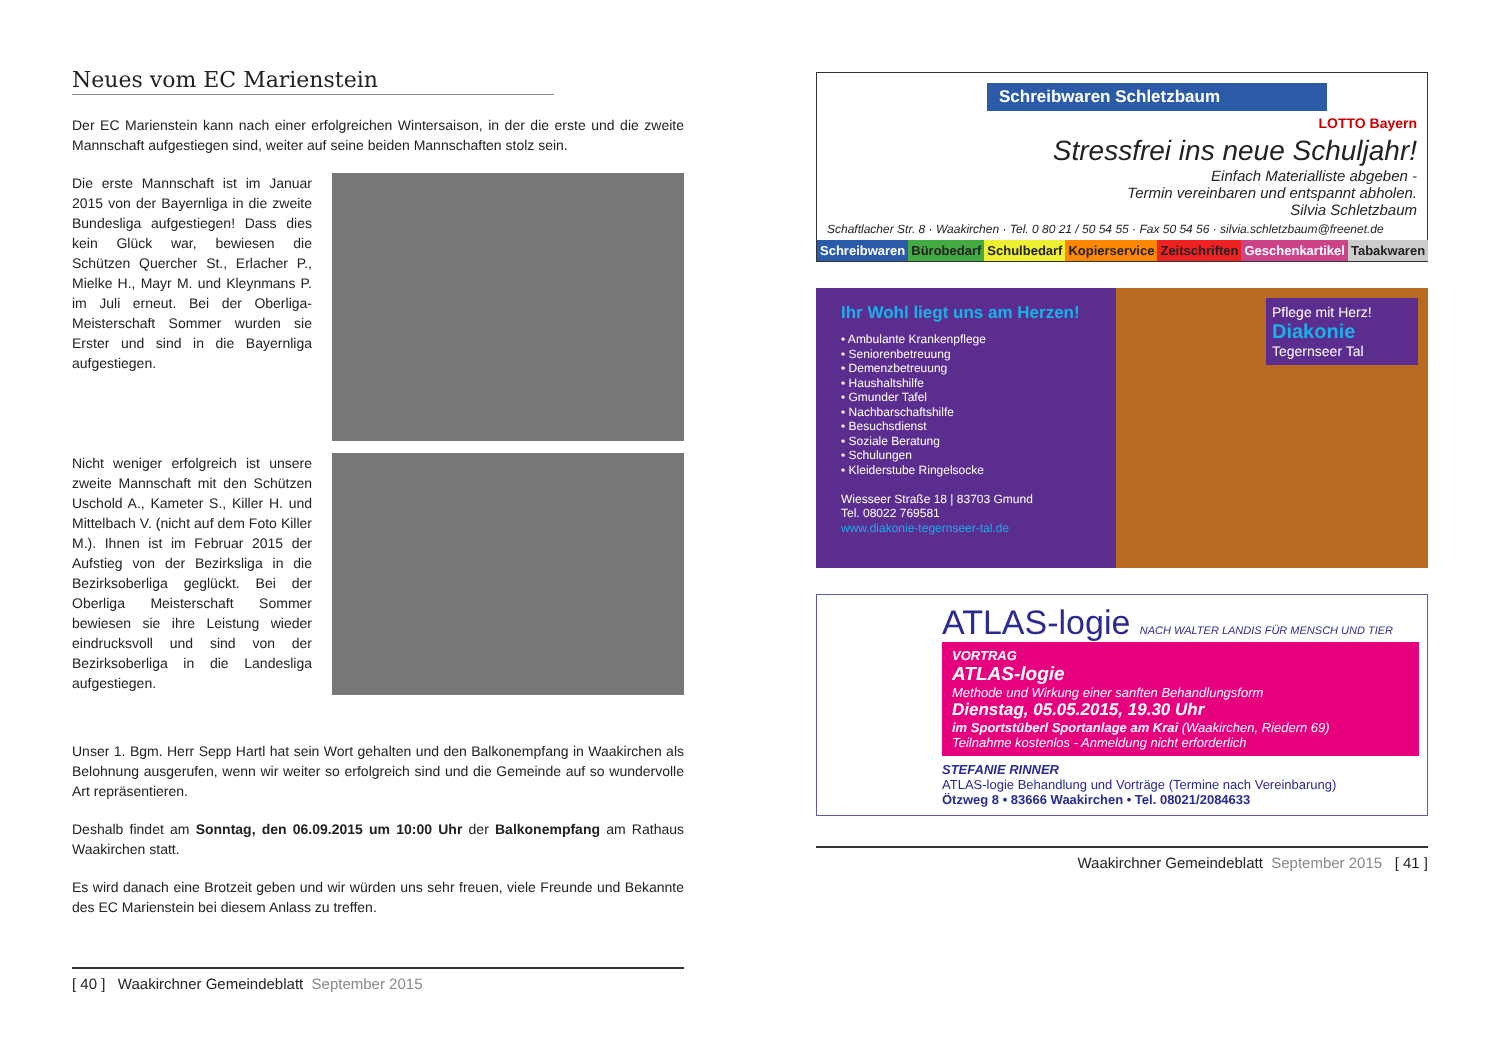Neues vom EC Marienstein
Der EC Marienstein kann nach einer erfolgreichen Wintersaison, in der die erste und die zweite Mannschaft aufgestiegen sind, weiter auf seine beiden Mannschaften stolz sein.
Die erste Mannschaft ist im Januar 2015 von der Bayernliga in die zweite Bundesliga aufgestiegen! Dass dies kein Glück war, bewiesen die Schützen Quercher St., Erlacher P., Mielke H., Mayr M. und Kleynmans P. im Juli erneut. Bei der Oberliga-Meisterschaft Sommer wurden sie Erster und sind in die Bayernliga aufgestiegen.
Nicht weniger erfolgreich ist unsere zweite Mannschaft mit den Schützen Uschold A., Kameter S., Killer H. und Mittelbach V. (nicht auf dem Foto Killer M.). Ihnen ist im Februar 2015 der Aufstieg von der Bezirksliga in die Bezirksoberliga geglückt. Bei der Oberliga Meisterschaft Sommer bewiesen sie ihre Leistung wieder eindrucksvoll und sind von der Bezirksoberliga in die Landesliga aufgestiegen.
Unser 1. Bgm. Herr Sepp Hartl hat sein Wort gehalten und den Balkonempfang in Waakirchen als Belohnung ausgerufen, wenn wir weiter so erfolgreich sind und die Gemeinde auf so wundervolle Art repräsentieren.
Deshalb findet am Sonntag, den 06.09.2015 um 10:00 Uhr der Balkonempfang am Rathaus Waakirchen statt.
Es wird danach eine Brotzeit geben und wir würden uns sehr freuen, viele Freunde und Bekannte des EC Marienstein bei diesem Anlass zu treffen.
[ 40 ] Waakirchner Gemeindeblatt September 2015
Schreibwaren Schletzbaum
LOTTO Bayern
Stressfrei ins neue Schuljahr!
Einfach Materialliste abgeben -
Termin vereinbaren und entspannt abholen.
Silvia Schletzbaum
Schaftlacher Str. 8 · Waakirchen · Tel. 0 80 21 / 50 54 55 · Fax 50 54 56 · silvia.schletzbaum@freenet.de
Schreibwaren Bürobedarf Schulbedarf Kopierservice Zeitschriften Geschenkartikel Tabakwaren
Ihr Wohl liegt uns am Herzen!
• Ambulante Krankenpflege
• Seniorenbetreuung
• Demenzbetreuung
• Haushaltshilfe
• Gmunder Tafel
• Nachbarschaftshilfe
• Besuchsdienst
• Soziale Beratung
• Schulungen
• Kleiderstube Ringelsocke
Wiesseer Straße 18 | 83703 Gmund
Tel. 08022 769581
www.diakonie-tegernseer-tal.de
Pflege mit Herz!
Diakonie
Tegernseer Tal
ATLAS-logie NACH WALTER LANDIS FÜR MENSCH UND TIER
VORTRAG
ATLAS-logie
Methode und Wirkung einer sanften Behandlungsform
Dienstag, 05.05.2015, 19.30 Uhr
im Sportstüberl Sportanlage am Krai (Waakirchen, Riedern 69)
Teilnahme kostenlos - Anmeldung nicht erforderlich
STEFANIE RINNER
ATLAS-logie Behandlung und Vorträge (Termine nach Vereinbarung)
Ötzweg 8 • 83666 Waakirchen • Tel. 08021/2084633
Waakirchner Gemeindeblatt September 2015 [ 41 ]